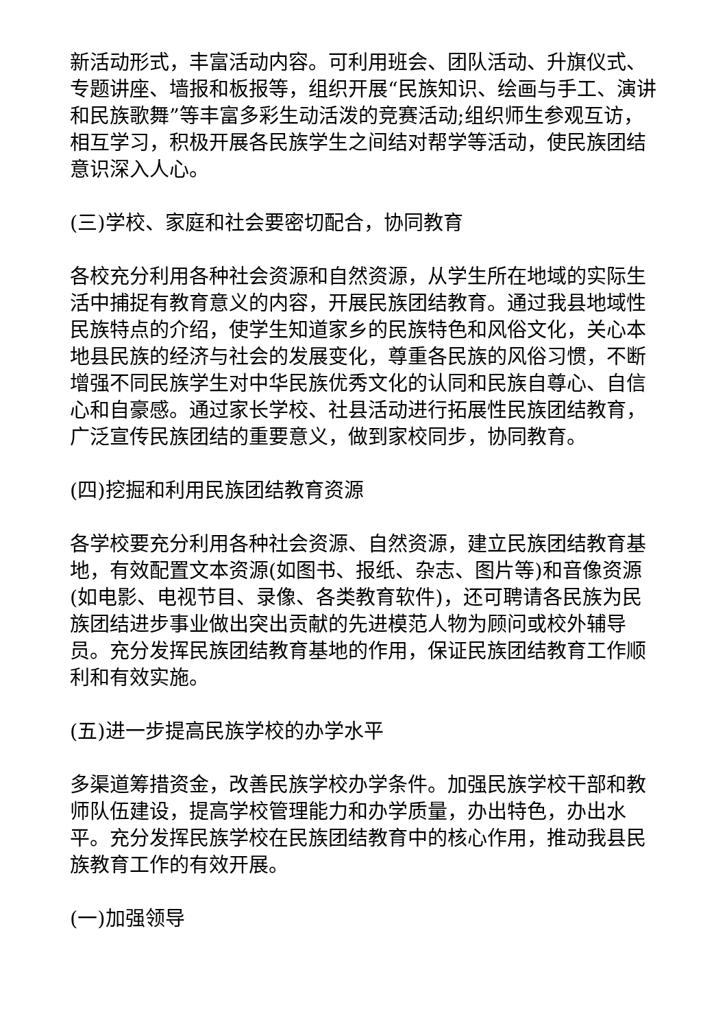新活动形式，丰富活动内容。可利用班会、团队活动、升旗仪式、专题讲座、墙报和板报等，组织开展“民族知识、绘画与手工、演讲和民族歌舞”等丰富多彩生动活泼的竞赛活动;组织师生参观互访，相互学习，积极开展各民族学生之间结对帮学等活动，使民族团结意识深入人心。
(三)学校、家庭和社会要密切配合，协同教育
各校充分利用各种社会资源和自然资源，从学生所在地域的实际生活中捕捉有教育意义的内容，开展民族团结教育。通过我县地域性民族特点的介绍，使学生知道家乡的民族特色和风俗文化，关心本地县民族的经济与社会的发展变化，尊重各民族的风俗习惯，不断增强不同民族学生对中华民族优秀文化的认同和民族自尊心、自信心和自豪感。通过家长学校、社县活动进行拓展性民族团结教育，广泛宣传民族团结的重要意义，做到家校同步，协同教育。
(四)挖掘和利用民族团结教育资源
各学校要充分利用各种社会资源、自然资源，建立民族团结教育基地，有效配置文本资源(如图书、报纸、杂志、图片等)和音像资源(如电影、电视节目、录像、各类教育软件)，还可聘请各民族为民族团结进步事业做出突出贡献的先进模范人物为顾问或校外辅导员。充分发挥民族团结教育基地的作用，保证民族团结教育工作顺利和有效实施。
(五)进一步提高民族学校的办学水平
多渠道筹措资金，改善民族学校办学条件。加强民族学校干部和教师队伍建设，提高学校管理能力和办学质量，办出特色，办出水平。充分发挥民族学校在民族团结教育中的核心作用，推动我县民族教育工作的有效开展。
(一)加强领导